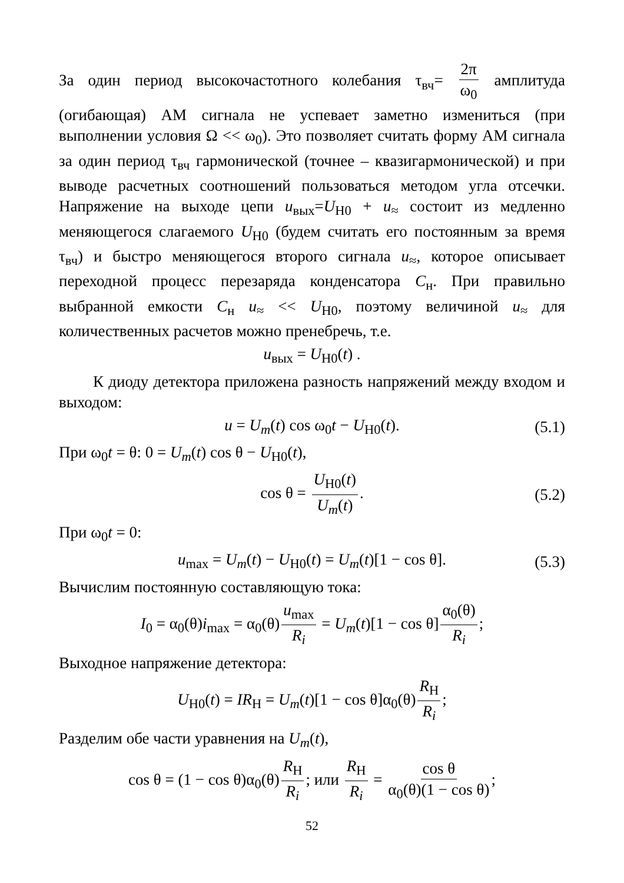За один период высокочастотного колебания τ<sub>вч</sub>= 2π ω<sub>0</sub> амплитуда (огибающая) АМ сигнала не успевает заметно измениться (при выполнении условия Ω << ω<sub>0</sub>). Это позволяет считать форму АМ сигнала за один период τ<sub>вч</sub> гармонической (точнее – квазигармонической) и при выводе расчетных соотношений пользоваться методом угла отсечки. Напряжение на выходе цепи u<sub>вых</sub>=U<sub>Н0</sub> + u<sub>≈</sub> состоит из медленно меняющегося слагаемого U<sub>Н0</sub> (будем считать его постоянным за время τ<sub>вч</sub>) и быстро меняющегося второго сигнала u<sub>≈</sub>, которое описывает переходной процесс перезаряда конденсатора C<sub>н</sub>. При правильно выбранной емкости C<sub>н</sub> u<sub>≈</sub> << U<sub>Н0</sub>, поэтому величиной u<sub>≈</sub> для количественных расчетов можно пренебречь, т.е.
u<sub>вых</sub> = U<sub>Н0</sub>(t) .
К диоду детектора приложена разность напряжений между входом и выходом:
u = U<sub>m</sub>(t) cos ω<sub>0</sub>t − U<sub>Н0</sub>(t). (5.1)
При ω<sub>0</sub>t = θ: 0 = U<sub>m</sub>(t) cos θ − U<sub>Н0</sub>(t),
cos θ = U<sub>Н0</sub>(t) U<sub>m</sub>(t). (5.2)
При ω<sub>0</sub>t = 0:
u<sub>max</sub> = U<sub>m</sub>(t) − U<sub>Н0</sub>(t) = U<sub>m</sub>(t)[1 − cos θ]. (5.3)
Вычислим постоянную составляющую тока:
I<sub>0</sub> = α<sub>0</sub>(θ)i<sub>max</sub> = α<sub>0</sub>(θ) u<sub>max</sub> R<sub>i</sub> = U<sub>m</sub>(t)[1 − cos θ] α<sub>0</sub>(θ) R<sub>i</sub>;
Выходное напряжение детектора:
U<sub>Н0</sub>(t) = IR<sub>Н</sub> = U<sub>m</sub>(t)[1 − cos θ]α<sub>0</sub>(θ) R<sub>Н</sub> R<sub>i</sub>;
Разделим обе части уравнения на U<sub>m</sub>(t),
cos θ = (1 − cos θ)α<sub>0</sub>(θ) R<sub>Н</sub> R<sub>i</sub>; или R<sub>Н</sub> R<sub>i</sub> = cos θ α<sub>0</sub>(θ)(1 − cos θ);
52